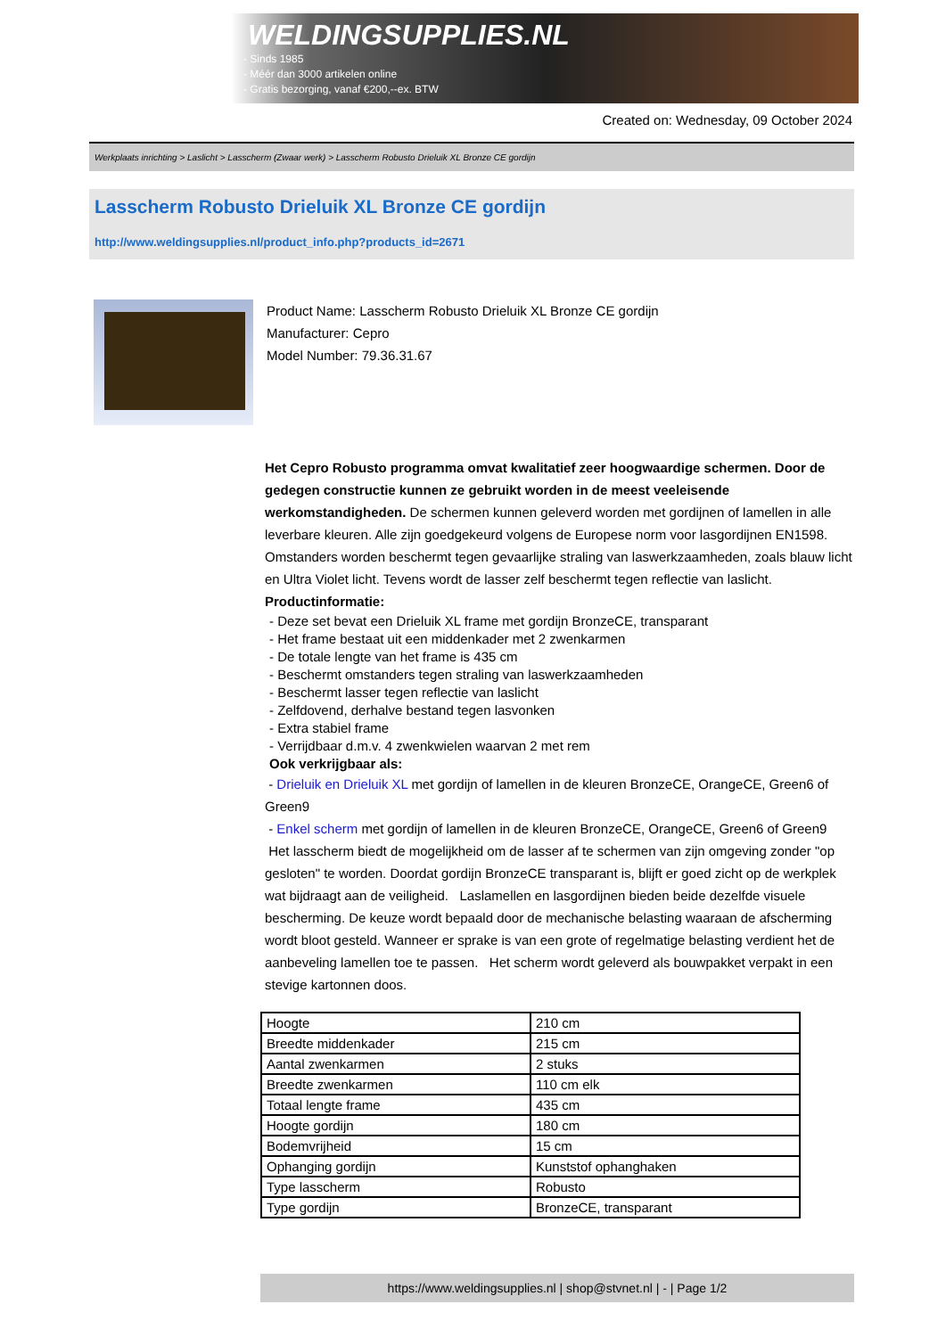WELDINGSUPPLIES.NL
- Sinds 1985
- Méér dan 3000 artikelen online
- Gratis bezorging, vanaf €200,--ex. BTW
Created on: Wednesday, 09 October 2024
Werkplaats inrichting > Laslicht > Lasscherm (Zwaar werk) > Lasscherm Robusto Drieluik XL Bronze CE gordijn
Lasscherm Robusto Drieluik XL Bronze CE gordijn
http://www.weldingsupplies.nl/product_info.php?products_id=2671
Product Name: Lasscherm Robusto Drieluik XL Bronze CE gordijn
Manufacturer: Cepro
Model Number: 79.36.31.67
Het Cepro Robusto programma omvat kwalitatief zeer hoogwaardige schermen. Door de gedegen constructie kunnen ze gebruikt worden in de meest veeleisende werkomstandigheden. De schermen kunnen geleverd worden met gordijnen of lamellen in alle leverbare kleuren. Alle zijn goedgekeurd volgens de Europese norm voor lasgordijnen EN1598. Omstanders worden beschermt tegen gevaarlijke straling van laswerkzaamheden, zoals blauw licht en Ultra Violet licht. Tevens wordt de lasser zelf beschermt tegen reflectie van laslicht. Productinformatie:
- Deze set bevat een Drieluik XL frame met gordijn BronzeCE, transparant
- Het frame bestaat uit een middenkader met 2 zwenkarmen
- De totale lengte van het frame is 435 cm
- Beschermt omstanders tegen straling van laswerkzaamheden
- Beschermt lasser tegen reflectie van laslicht
- Zelfdovend, derhalve bestand tegen lasvonken
- Extra stabiel frame
- Verrijdbaar d.m.v. 4 zwenkwielen waarvan 2 met rem
Ook verkrijgbaar als:
- Drieluik en Drieluik XL met gordijn of lamellen in de kleuren BronzeCE, OrangeCE, Green6 of Green9
- Enkel scherm met gordijn of lamellen in de kleuren BronzeCE, OrangeCE, Green6 of Green9
Het lasscherm biedt de mogelijkheid om de lasser af te schermen van zijn omgeving zonder "op gesloten" te worden. Doordat gordijn BronzeCE transparant is, blijft er goed zicht op de werkplek wat bijdraagt aan de veiligheid. Laslamellen en lasgordijnen bieden beide dezelfde visuele bescherming. De keuze wordt bepaald door de mechanische belasting waaraan de afscherming wordt bloot gesteld. Wanneer er sprake is van een grote of regelmatige belasting verdient het de aanbeveling lamellen toe te passen. Het scherm wordt geleverd als bouwpakket verpakt in een stevige kartonnen doos.
| Hoogte | 210 cm |
| Breedte middenkader | 215 cm |
| Aantal zwenkarmen | 2 stuks |
| Breedte zwenkarmen | 110 cm elk |
| Totaal lengte frame | 435 cm |
| Hoogte gordijn | 180 cm |
| Bodemvrijheid | 15 cm |
| Ophanging gordijn | Kunststof ophanghaken |
| Type lasscherm | Robusto |
| Type gordijn | BronzeCE, transparant |
https://www.weldingsupplies.nl | shop@stvnet.nl | - | Page 1/2